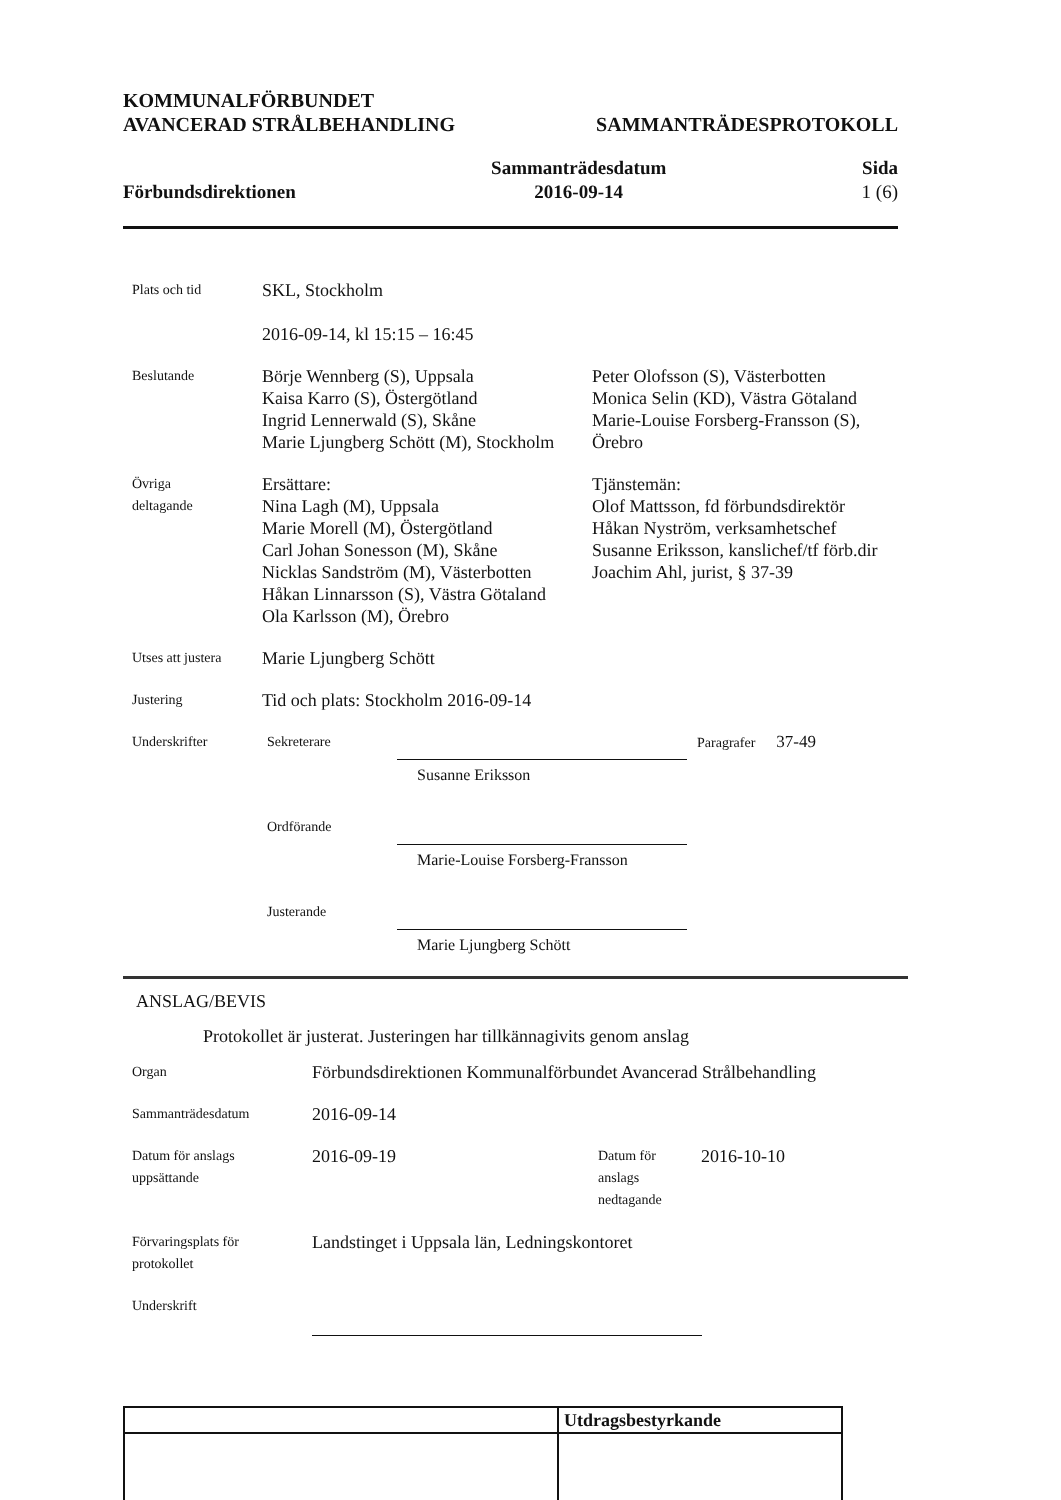KOMMUNALFÖRBUNDET
AVANCERAD STRÅLBEHANDLING
SAMMANTRÄDESPROTOKOLL
Förbundsdirektionen
Sammanträdesdatum
2016-09-14
Sida
1 (6)
Plats och tid
SKL, Stockholm
2016-09-14, kl 15:15 – 16:45
Beslutande
Börje Wennberg (S), Uppsala
Kaisa Karro (S), Östergötland
Ingrid Lennerwald (S), Skåne
Marie Ljungberg Schött (M), Stockholm
Peter Olofsson (S), Västerbotten
Monica Selin (KD), Västra Götaland
Marie-Louise Forsberg-Fransson (S),
Örebro
Övriga
deltagande
Ersättare:
Nina Lagh (M), Uppsala
Marie Morell (M), Östergötland
Carl Johan Sonesson (M), Skåne
Nicklas Sandström (M), Västerbotten
Håkan Linnarsson (S), Västra Götaland
Ola Karlsson (M), Örebro
Tjänstemän:
Olof Mattsson, fd förbundsdirektör
Håkan Nyström, verksamhetschef
Susanne Eriksson, kanslichef/tf förb.dir
Joachim Ahl, jurist, § 37-39
Utses att justera
Marie Ljungberg Schött
Justering
Tid och plats: Stockholm 2016-09-14
Underskrifter Sekreterare
Susanne Eriksson
Paragrafer 37-49
Ordförande
Marie-Louise Forsberg-Fransson
Justerande
Marie Ljungberg Schött
ANSLAG/BEVIS
Protokollet är justerat. Justeringen har tillkännagivits genom anslag
Organ
Förbundsdirektionen Kommunalförbundet Avancerad Strålbehandling
Sammanträdesdatum
2016-09-14
Datum för anslags
uppsättande
2016-09-19
Datum för
anslags
nedtagande
2016-10-10
Förvaringsplats för
protokollet
Landstinget i Uppsala län, Ledningskontoret
Underskrift
| | Utdragsbestyrkande |